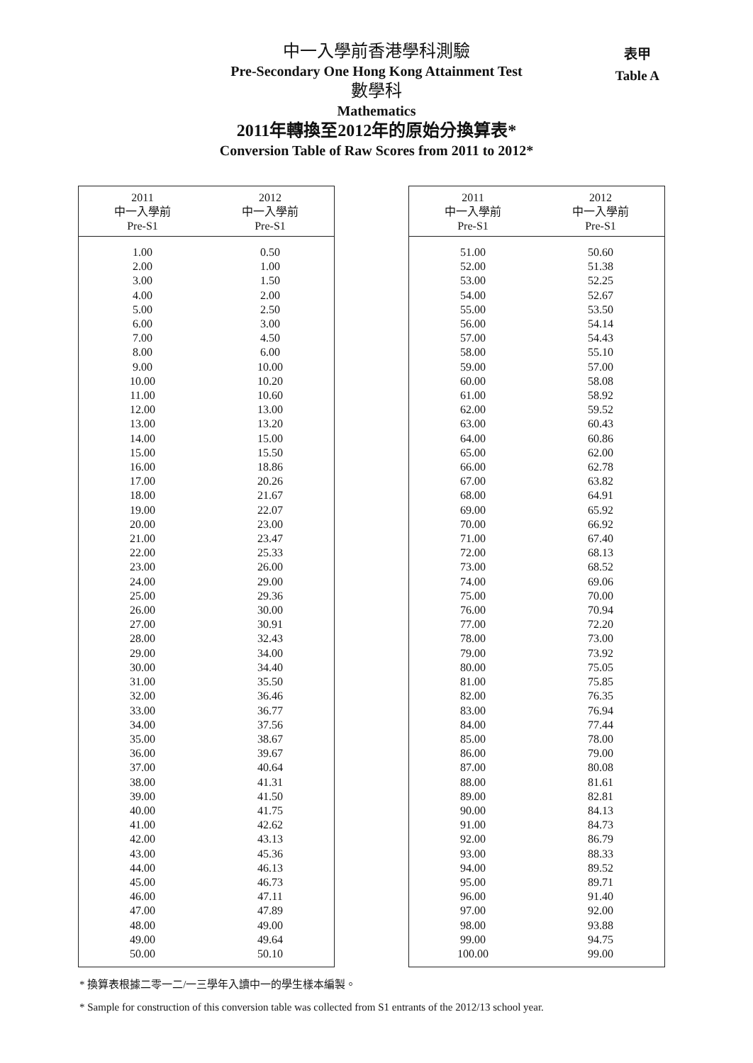中一入學前香港學科測驗
Pre-Secondary One Hong Kong Attainment Test
數學科
Mathematics
2011年轉換至2012年的原始分換算表*
Conversion Table of Raw Scores from 2011 to 2012*
表甲
Table A
| 2011 中一入學前 Pre-S1 | 2012 中一入學前 Pre-S1 |
| --- | --- |
| 1.00 | 0.50 |
| 2.00 | 1.00 |
| 3.00 | 1.50 |
| 4.00 | 2.00 |
| 5.00 | 2.50 |
| 6.00 | 3.00 |
| 7.00 | 4.50 |
| 8.00 | 6.00 |
| 9.00 | 10.00 |
| 10.00 | 10.20 |
| 11.00 | 10.60 |
| 12.00 | 13.00 |
| 13.00 | 13.20 |
| 14.00 | 15.00 |
| 15.00 | 15.50 |
| 16.00 | 18.86 |
| 17.00 | 20.26 |
| 18.00 | 21.67 |
| 19.00 | 22.07 |
| 20.00 | 23.00 |
| 21.00 | 23.47 |
| 22.00 | 25.33 |
| 23.00 | 26.00 |
| 24.00 | 29.00 |
| 25.00 | 29.36 |
| 26.00 | 30.00 |
| 27.00 | 30.91 |
| 28.00 | 32.43 |
| 29.00 | 34.00 |
| 30.00 | 34.40 |
| 31.00 | 35.50 |
| 32.00 | 36.46 |
| 33.00 | 36.77 |
| 34.00 | 37.56 |
| 35.00 | 38.67 |
| 36.00 | 39.67 |
| 37.00 | 40.64 |
| 38.00 | 41.31 |
| 39.00 | 41.50 |
| 40.00 | 41.75 |
| 41.00 | 42.62 |
| 42.00 | 43.13 |
| 43.00 | 45.36 |
| 44.00 | 46.13 |
| 45.00 | 46.73 |
| 46.00 | 47.11 |
| 47.00 | 47.89 |
| 48.00 | 49.00 |
| 49.00 | 49.64 |
| 50.00 | 50.10 |
| 2011 中一入學前 Pre-S1 | 2012 中一入學前 Pre-S1 |
| --- | --- |
| 51.00 | 50.60 |
| 52.00 | 51.38 |
| 53.00 | 52.25 |
| 54.00 | 52.67 |
| 55.00 | 53.50 |
| 56.00 | 54.14 |
| 57.00 | 54.43 |
| 58.00 | 55.10 |
| 59.00 | 57.00 |
| 60.00 | 58.08 |
| 61.00 | 58.92 |
| 62.00 | 59.52 |
| 63.00 | 60.43 |
| 64.00 | 60.86 |
| 65.00 | 62.00 |
| 66.00 | 62.78 |
| 67.00 | 63.82 |
| 68.00 | 64.91 |
| 69.00 | 65.92 |
| 70.00 | 66.92 |
| 71.00 | 67.40 |
| 72.00 | 68.13 |
| 73.00 | 68.52 |
| 74.00 | 69.06 |
| 75.00 | 70.00 |
| 76.00 | 70.94 |
| 77.00 | 72.20 |
| 78.00 | 73.00 |
| 79.00 | 73.92 |
| 80.00 | 75.05 |
| 81.00 | 75.85 |
| 82.00 | 76.35 |
| 83.00 | 76.94 |
| 84.00 | 77.44 |
| 85.00 | 78.00 |
| 86.00 | 79.00 |
| 87.00 | 80.08 |
| 88.00 | 81.61 |
| 89.00 | 82.81 |
| 90.00 | 84.13 |
| 91.00 | 84.73 |
| 92.00 | 86.79 |
| 93.00 | 88.33 |
| 94.00 | 89.52 |
| 95.00 | 89.71 |
| 96.00 | 91.40 |
| 97.00 | 92.00 |
| 98.00 | 93.88 |
| 99.00 | 94.75 |
| 100.00 | 99.00 |
* 換算表根據二零一二/一三學年入讀中一的學生樣本編製。
* Sample for construction of this conversion table was collected from S1 entrants of the 2012/13 school year.